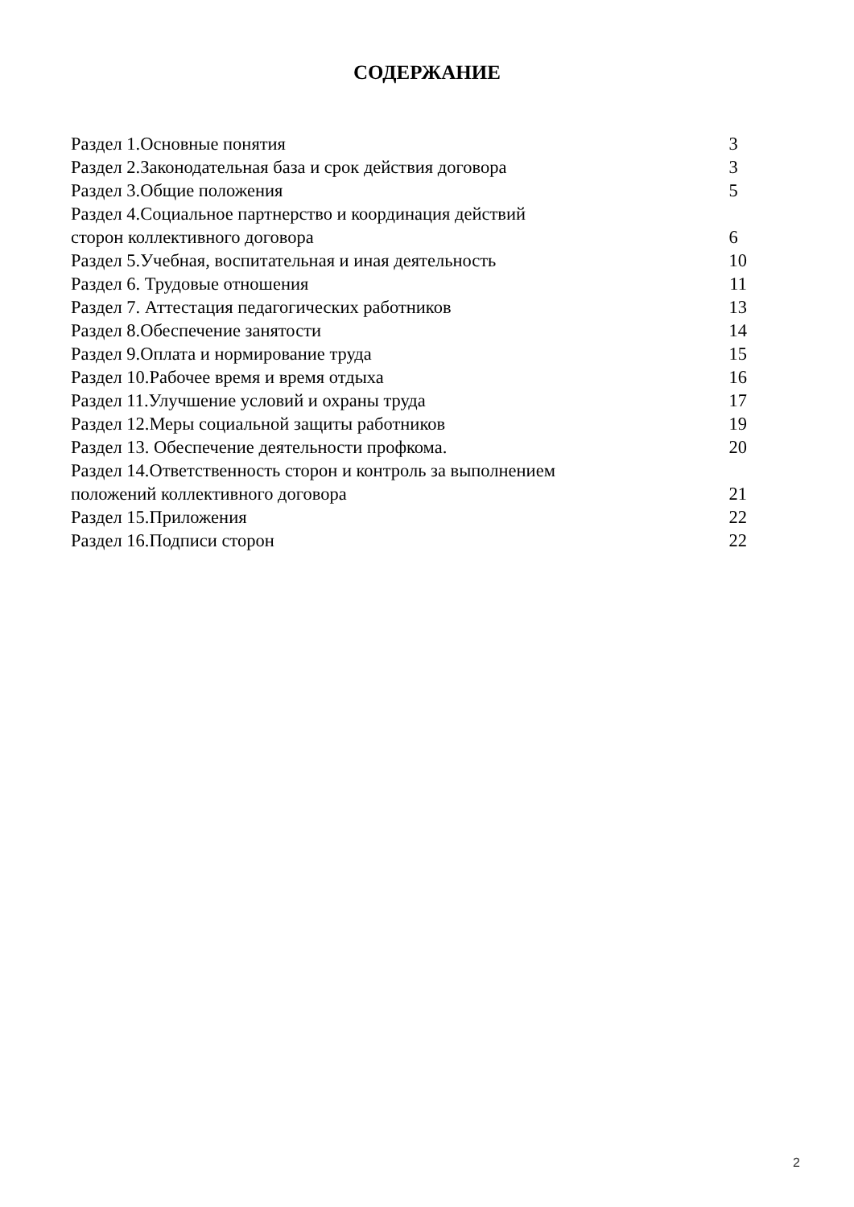СОДЕРЖАНИЕ
| Раздел 1.Основные понятия | 3 |
| Раздел 2.Законодательная база и срок действия договора | 3 |
| Раздел 3.Общие положения | 5 |
| Раздел 4.Социальное партнерство и координация действий сторон коллективного договора | 6 |
| Раздел 5.Учебная, воспитательная и иная деятельность | 10 |
| Раздел 6. Трудовые отношения | 11 |
| Раздел 7. Аттестация педагогических работников | 13 |
| Раздел 8.Обеспечение занятости | 14 |
| Раздел 9.Оплата и нормирование труда | 15 |
| Раздел 10.Рабочее время и время отдыха | 16 |
| Раздел 11.Улучшение условий и охраны труда | 17 |
| Раздел 12.Меры социальной защиты работников | 19 |
| Раздел 13. Обеспечение деятельности профкома. | 20 |
| Раздел 14.Ответственность сторон и контроль за выполнением положений коллективного договора | 21 |
| Раздел 15.Приложения | 22 |
| Раздел 16.Подписи сторон | 22 |
2